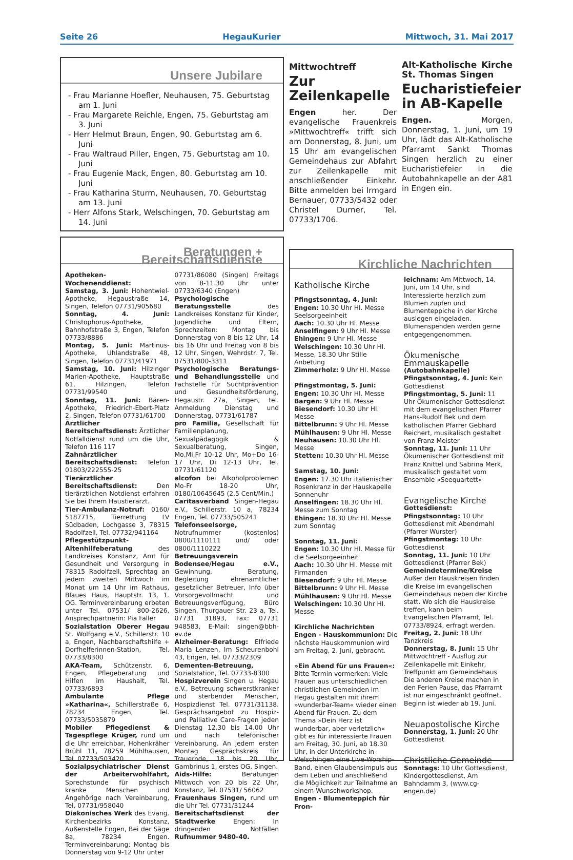Seite 26 HegauKurier Mittwoch, 31. Mai 2017
Unsere Jubilare
- Frau Marianne Hoefler, Neuhausen, 75. Geburtstag am 1. Juni
- Frau Margarete Reichle, Engen, 75. Geburtstag am 3. Juni
- Herr Helmut Braun, Engen, 90. Geburtstag am 6. Juni
- Frau Waltraud Piller, Engen, 75. Geburtstag am 10. Juni
- Frau Eugenie Mack, Engen, 80. Geburtstag am 10. Juni
- Frau Katharina Sturm, Neuhausen, 70. Geburtstag am 13. Juni
- Herr Alfons Stark, Welschingen, 70. Geburtstag am 14. Juni
Mittwochtreff
Zur Zeilenkapelle
Engen her. Der evangelische Frauenkreis »Mittwochtreff« trifft sich am Donnerstag, 8. Juni, um 15 Uhr am evangelischen Gemeindehaus zur Abfahrt zur Zeilenkapelle mit anschließender Einkehr. Bitte anmelden bei Irmgard Bernauer, 07733/5432 oder Christel Durner, Tel. 07733/1706.
Alt-Katholische Kirche St. Thomas Singen
Eucharistiefeier in AB-Kapelle
Engen. Morgen, Donnerstag, 1. Juni, um 19 Uhr, lädt das Alt-Katholische Pfarramt Sankt Thomas Singen herzlich zu einer Eucharistiefeier in die Autobahnkapelle an der A81 in Engen ein.
Beratungen + Bereitschaftsdienste
Apotheken-Wochenenddienst:
Samstag, 3. Juni: Hohentwiel-Apotheke, Hegaustraße 14, Singen, Telefon 07731/905680
Sonntag, 4. Juni: Christophorus-Apotheke, Bahnhofstraße 3, Engen, Telefon 07733/8886
Montag, 5. Juni: Martinus-Apotheke, Uhlandstraße 48, Singen, Telefon 07731/41971
Samstag, 10. Juni: Hilzinger Marien-Apotheke, Hauptstraße 61, Hilzingen, Telefon 07731/99540
Sonntag, 11. Juni: Bären-Apotheke, Friedrich-Ebert-Platz 2, Singen, Telefon 07731/61700
Ärztlicher Bereitschaftsdienst: Ärztlicher Notfalldienst rund um die Uhr, Telefon 116 117
Zahnärztlicher Bereitschaftsdienst: Telefon 01803/222555-25
Tierärztlicher Bereitschaftsdienst: Den tierärztlichen Notdienst erfahren Sie bei Ihrem Haustierarzt.
Tier-Ambulanz-Notruf: 0160/ 5187715, Tierrettung LV Südbaden, Lochgasse 3, 78315 Radolfzell, Tel. 07732/941164
Pflegestützpunkt-Altenhilfeberatung des Landkreises Konstanz, Amt für Gesundheit und Versorgung in 78315 Radolfzell, Sprechtag an jedem zweiten Mittwoch im Monat um 14 Uhr im Rathaus, Blaues Haus, Hauptstr. 13, 1. OG. Terminvereinbarung erbeten unter Tel. 07531/ 800-2626, Ansprechpartnerin: Pia Faller
Sozialstation Oberer Hegau St. Wolfgang e.V., Schillerstr. 10 a, Engen, Nachbarschaftshilfe + Dorfhelferinnen-Station, Tel. 07733/8300
AKA-Team, Schützenstr. 6, Engen, Pflegeberatung und Hilfen im Haushalt, Tel. 07733/6893
Ambulante Pflege »Katharina«, Schillerstraße 6, 78234 Engen, Tel. 07733/5035879
Mobiler Pflegedienst & Tagespflege Krüger, rund um die Uhr erreichbar, Hohenkräher Brühl 11, 78259 Mühlhausen, Tel. 07733/503420
Sozialpsychiatrischer Dienst der Arbeiterwohlfahrt, Sprechstunde für psychisch kranke Menschen und Angehörige nach Vereinbarung, Tel. 07731/958040
Diakonisches Werk des Evang. Kirchenbezirks Konstanz, Außenstelle Engen, Bei der Säge 8a, 78234 Engen. Terminvereinbarung: Montag bis Donnerstag von 9-12 Uhr unter
07731/86080 (Singen) Freitags von 8-11.30 Uhr unter 07733/6340 (Engen)
Psychologische Beratungsstelle des Landkreises Konstanz für Kinder, Jugendliche und Eltern, Sprechzeiten: Montag bis Donnerstag von 8 bis 12 Uhr, 14 bis 16 Uhr und Freitag von 8 bis 12 Uhr, Singen, Wehrdstr. 7, Tel. 07531/800-3311
Psychologische Beratungs- und Behandlungsstelle und Fachstelle für Suchtprävention und Gesundheitsförderung, Hegaustr. 27a, Singen, tel. Anmeldung Dienstag und Donnerstag, 07731/61787
pro Familia, Gesellschaft für Familienplanung, Sexualpädagogik & Sexualberatung, Singen, Mo,Mi,Fr 10-12 Uhr, Mo+Do 16-17 Uhr, Di 12-13 Uhr, Tel. 07731/61120
alcofon bei Alkoholproblemen Mo-Fr 18-20 Uhr, 0180/10645645 (2,5 Cent/Min.)
Caritasverband Singen-Hegau e.V., Schillerstr. 10 a, 78234 Engen, Tel. 07733/505241
Telefonseelsorge, Notrufnummer (kostenlos) 0800/1110111 und/ oder 0800/1110222
Betreuungsverein Bodensee/Hegau e.V., Gewinnung, Beratung, Begleitung ehrenamtlicher gesetzlicher Betreuer, Info über Vorsorgevollmacht und Betreuungsverfügung, Büro Singen, Thurgauer Str. 23 a, Tel. 07731 31893, Fax: 07731 948583, E-Mail: singen@bbh-ev.de
Alzheimer-Beratung: Elfriede Maria Lenzen, Im Scheurenbohl 43, Engen, Tel. 07733/2309
Dementen-Betreuung, Sozialstation, Tel. 07733-8300
Hospizverein Singen u. Hegau e.V., Betreuung schwerstkranker und sterbender Menschen, Hospizdienst Tel. 07731/31138. Gesprächsangebot zu Hospiz- und Palliative Care-Fragen jeden Dienstag 12.30 bis 14.00 Uhr und nach telefonischer Vereinbarung. An jedem ersten Montag Gesprächskreis für Trauernde, 18 bis 20 Uhr, Gambrinus 1, erstes OG, Singen.
Aids-Hilfe: Beratungen Mittwoch von 20 bis 22 Uhr, Konstanz, Tel. 07531/ 56062
Frauenhaus Singen, rund um die Uhr Tel. 07731/31244
Bereitschaftsdienst der Stadtwerke Engen: In dringenden Notfällen Rufnummer 9480-40.
Kirchliche Nachrichten
Katholische Kirche
Pfingstsonntag, 4. Juni:
Engen: 10.30 Uhr Hl. Messe Seelsorgeeinheit
Aach: 10.30 Uhr Hl. Messe
Anselfingen: 9 Uhr Hl. Messe
Ehingen: 9 Uhr Hl. Messe
Welschingen: 10.30 Uhr Hl. Messe, 18.30 Uhr Stille Anbetung
Zimmerholz: 9 Uhr Hl. Messe
Pfingstmontag, 5. Juni:
Engen: 10.30 Uhr Hl. Messe
Bargen: 9 Uhr Hl. Messe
Biesendorf: 10.30 Uhr Hl. Messe
Bittelbrunn: 9 Uhr Hl. Messe
Mühlhausen: 9 Uhr Hl. Messe
Neuhausen: 10.30 Uhr Hl. Messe
Stetten: 10.30 Uhr Hl. Messe
Samstag, 10. Juni:
Engen: 17.30 Uhr italienischer Rosenkranz in der Hauskapelle Sonnenuhr
Anselfingen: 18.30 Uhr Hl. Messe zum Sonntag
Ehingen: 18.30 Uhr Hl. Messe zum Sonntag
Sonntag, 11. Juni:
Engen: 10.30 Uhr Hl. Messe für die Seelsorgeeinheit
Aach: 10.30 Uhr Hl. Messe mit Firmanden
Biesendorf: 9 Uhr Hl. Messe
Bittelbrunn: 9 Uhr Hl. Messe
Mühlhausen: 9 Uhr Hl. Messe
Welschingen: 10.30 Uhr Hl. Messe
Kirchliche Nachrichten
Engen - Hauskommunion: Die nächste Hauskommunion wird am Freitag, 2. Juni, gebracht.
»Ein Abend für uns Frauen«: Bitte Termin vormerken: Viele Frauen aus unterschiedlichen christlichen Gemeinden im Hegau gestalten mit ihrem »wunderbar-Team« wieder einen Abend für Frauen. Zu dem Thema »Dein Herz ist wunderbar, aber verletzlich« gibt es für interessierte Frauen am Freitag, 30. Juni, ab 18.30 Uhr, in der Unterkirche in Welschingen eine Live-Worship-Band, einen Glaubensimpuls aus dem Leben und anschließend die Möglichkeit zur Teilnahme an einem Wunschworkshop.
Engen - Blumenteppich für Fron-
leichnam: Am Mittwoch, 14. Juni, um 14 Uhr, sind Interessierte herzlich zum Blumen zupfen und Blumenteppiche in der Kirche auslegen eingeladen. Blumenspenden werden gerne entgegengenommen.
Ökumenische Emmauskapelle
(Autobahnkapelle)
Pfingstsonntag, 4. Juni: Kein Gottesdienst
Pfingstmontag, 5. Juni: 11 Uhr Ökumenischer Gottesdienst mit dem evangelischen Pfarrer Hans-Rudolf Bek und dem katholischen Pfarrer Gebhard Reichert, musikalisch gestaltet von Franz Meister
Sonntag, 11. Juni: 11 Uhr Ökumenischer Gottesdienst mit Franz Knittel und Sabrina Merk, musikalisch gestaltet vom Ensemble »Seequartett«
Evangelische Kirche
Gottesdienst:
Pfingstsonntag: 10 Uhr Gottesdienst mit Abendmahl (Pfarrer Wurster)
Pfingstmontag: 10 Uhr Gottesdienst
Sonntag, 11. Juni: 10 Uhr Gottesdienst (Pfarrer Bek)
Gemeindetermine/Kreise
Außer den Hauskreisen finden die Kreise im evangelischen Gemeindehaus neben der Kirche statt. Wo sich die Hauskreise treffen, kann beim Evangelischen Pfarramt, Tel. 07733/8924, erfragt werden.
Freitag, 2. Juni: 18 Uhr Tanzkreis
Donnerstag, 8. Juni: 15 Uhr Mittwochtreff - Ausflug zur Zeilenkapelle mit Einkehr, Treffpunkt am Gemeindehaus
Die anderen Kreise machen in den Ferien Pause, das Pfarramt ist nur eingeschränkt geöffnet. Beginn ist wieder ab 19. Juni.
Neuapostolische Kirche
Donnerstag, 1. Juni: 20 Uhr Gottesdienst
Christliche Gemeinde
Sonntags: 10 Uhr Gottesdienst, Kindergottesdienst, Am Bahndamm 3, (www.cg-engen.de)